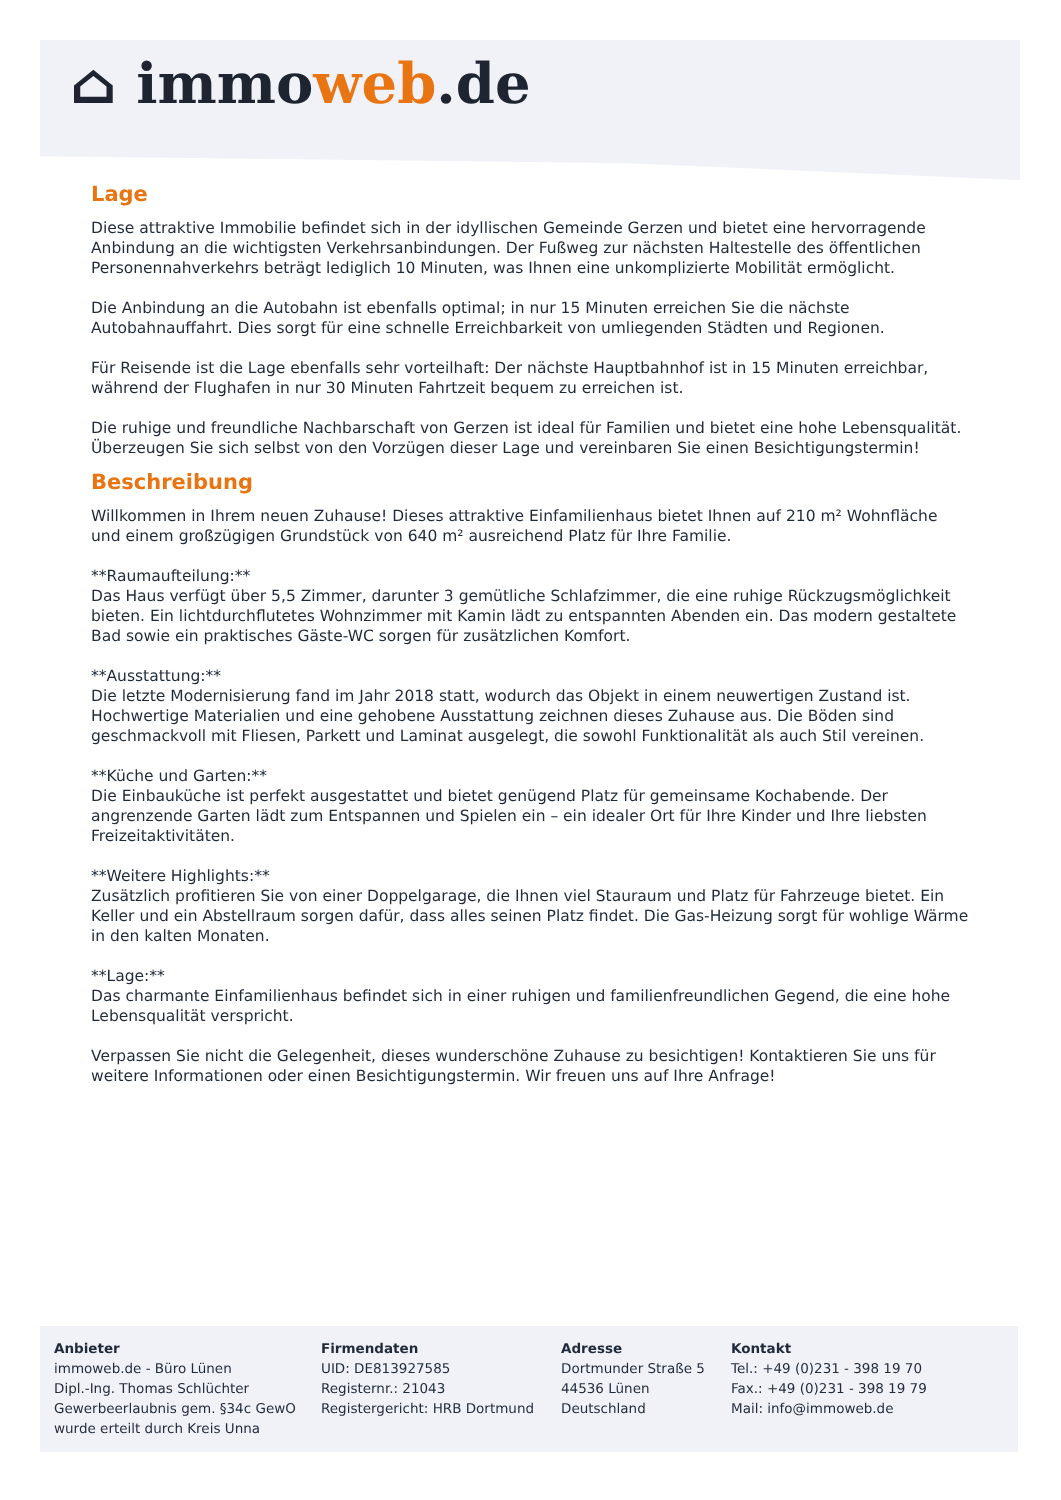⌂ immoweb.de
Lage
Diese attraktive Immobilie befindet sich in der idyllischen Gemeinde Gerzen und bietet eine hervorragende Anbindung an die wichtigsten Verkehrsanbindungen. Der Fußweg zur nächsten Haltestelle des öffentlichen Personennahverkehrs beträgt lediglich 10 Minuten, was Ihnen eine unkomplizierte Mobilität ermöglicht.
Die Anbindung an die Autobahn ist ebenfalls optimal; in nur 15 Minuten erreichen Sie die nächste Autobahnauffahrt. Dies sorgt für eine schnelle Erreichbarkeit von umliegenden Städten und Regionen.
Für Reisende ist die Lage ebenfalls sehr vorteilhaft: Der nächste Hauptbahnhof ist in 15 Minuten erreichbar, während der Flughafen in nur 30 Minuten Fahrtzeit bequem zu erreichen ist.
Die ruhige und freundliche Nachbarschaft von Gerzen ist ideal für Familien und bietet eine hohe Lebensqualität. Überzeugen Sie sich selbst von den Vorzügen dieser Lage und vereinbaren Sie einen Besichtigungstermin!
Beschreibung
Willkommen in Ihrem neuen Zuhause! Dieses attraktive Einfamilienhaus bietet Ihnen auf 210 m² Wohnfläche und einem großzügigen Grundstück von 640 m² ausreichend Platz für Ihre Familie.
**Raumaufteilung:**
Das Haus verfügt über 5,5 Zimmer, darunter 3 gemütliche Schlafzimmer, die eine ruhige Rückzugsmöglichkeit bieten. Ein lichtdurchflutetes Wohnzimmer mit Kamin lädt zu entspannten Abenden ein. Das modern gestaltete Bad sowie ein praktisches Gäste-WC sorgen für zusätzlichen Komfort.
**Ausstattung:**
Die letzte Modernisierung fand im Jahr 2018 statt, wodurch das Objekt in einem neuwertigen Zustand ist. Hochwertige Materialien und eine gehobene Ausstattung zeichnen dieses Zuhause aus. Die Böden sind geschmackvoll mit Fliesen, Parkett und Laminat ausgelegt, die sowohl Funktionalität als auch Stil vereinen.
**Küche und Garten:**
Die Einbauküche ist perfekt ausgestattet und bietet genügend Platz für gemeinsame Kochabende. Der angrenzende Garten lädt zum Entspannen und Spielen ein – ein idealer Ort für Ihre Kinder und Ihre liebsten Freizeitaktivitäten.
**Weitere Highlights:**
Zusätzlich profitieren Sie von einer Doppelgarage, die Ihnen viel Stauraum und Platz für Fahrzeuge bietet. Ein Keller und ein Abstellraum sorgen dafür, dass alles seinen Platz findet. Die Gas-Heizung sorgt für wohlige Wärme in den kalten Monaten.
**Lage:**
Das charmante Einfamilienhaus befindet sich in einer ruhigen und familienfreundlichen Gegend, die eine hohe Lebensqualität verspricht.
Verpassen Sie nicht die Gelegenheit, dieses wunderschöne Zuhause zu besichtigen! Kontaktieren Sie uns für weitere Informationen oder einen Besichtigungstermin. Wir freuen uns auf Ihre Anfrage!
Anbieter
immoweb.de - Büro Lünen
Dipl.-Ing. Thomas Schlüchter
Gewerbeerlaubnis gem. §34c GewO
wurde erteilt durch Kreis Unna
Firmendaten
UID: DE813927585
Registernr.: 21043
Registergericht: HRB Dortmund
Adresse
Dortmunder Straße 5
44536 Lünen
Deutschland
Kontakt
Tel.: +49 (0)231 - 398 19 70
Fax.: +49 (0)231 - 398 19 79
Mail: info@immoweb.de